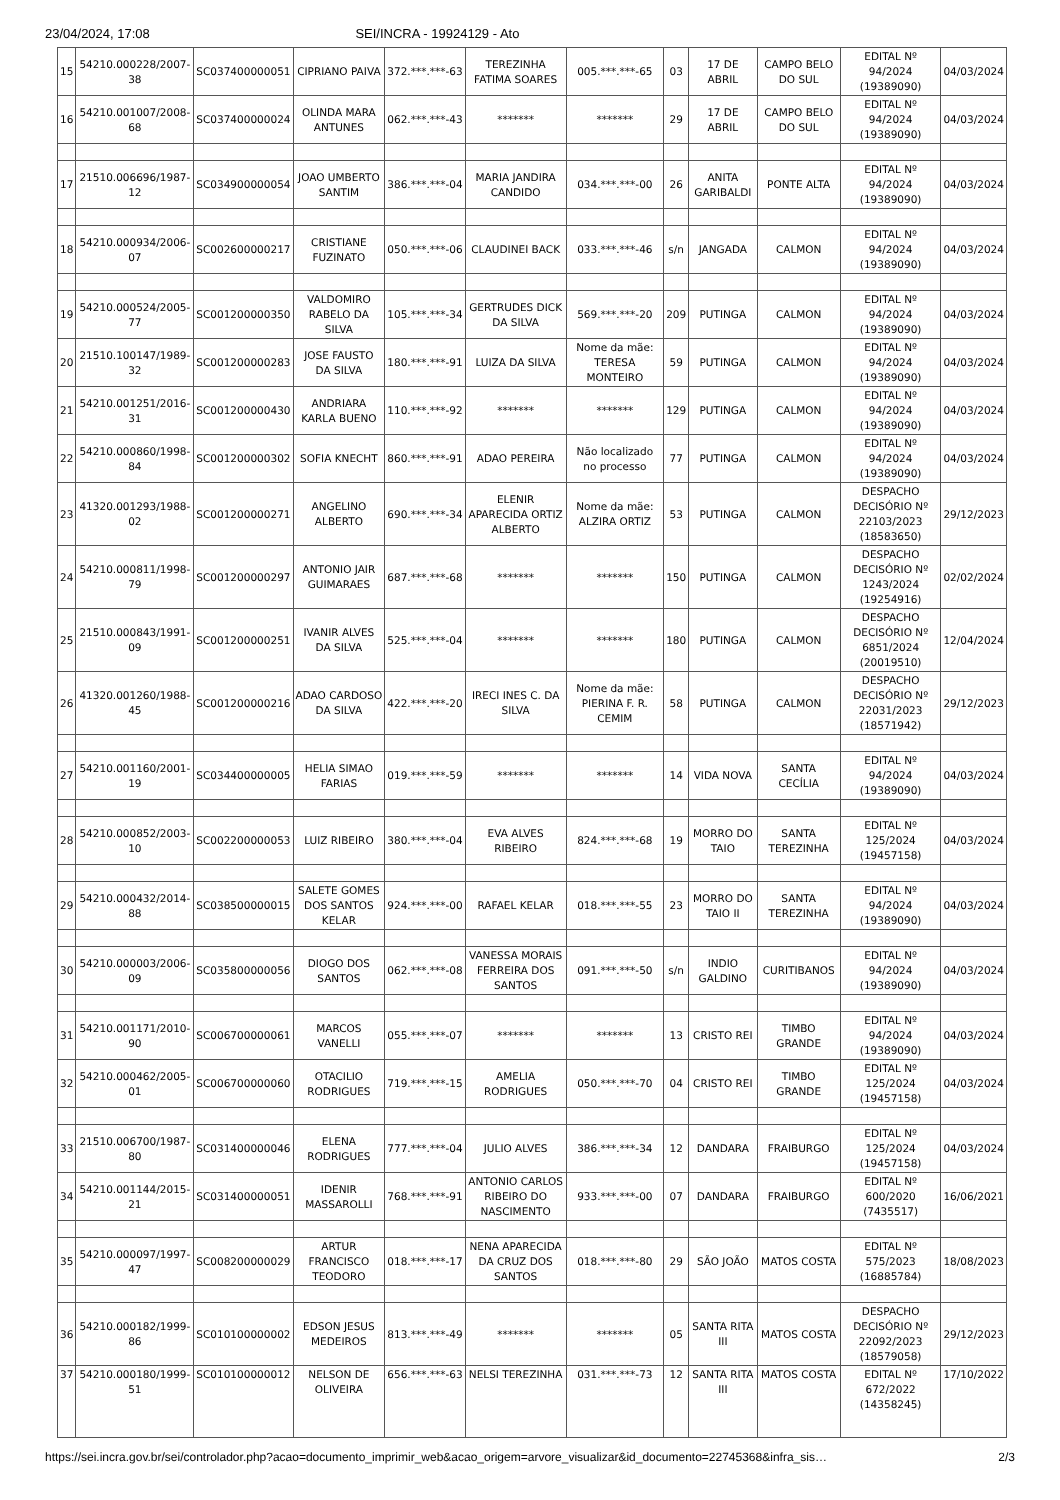23/04/2024, 17:08 SEI/INCRA - 19924129 - Ato
| 15 | 54210.000228/2007-38 | SC037400000051 | CIPRIANO PAIVA | 372.***.***-63 | TEREZINHA FATIMA SOARES | 005.***.***-65 | 03 | 17 DE ABRIL | CAMPO BELO DO SUL | EDITAL Nº 94/2024 (19389090) | 04/03/2024 |
| 16 | 54210.001007/2008-68 | SC037400000024 | OLINDA MARA ANTUNES | 062.***.***-43 | ******* | ******* | 29 | 17 DE ABRIL | CAMPO BELO DO SUL | EDITAL Nº 94/2024 (19389090) | 04/03/2024 |
| 17 | 21510.006696/1987-12 | SC034900000054 | JOAO UMBERTO SANTIM | 386.***.***-04 | MARIA JANDIRA CANDIDO | 034.***.***-00 | 26 | ANITA GARIBALDI | PONTE ALTA | EDITAL Nº 94/2024 (19389090) | 04/03/2024 |
| 18 | 54210.000934/2006-07 | SC002600000217 | CRISTIANE FUZINATO | 050.***.***-06 | CLAUDINEI BACK | 033.***.***-46 | s/n | JANGADA | CALMON | EDITAL Nº 94/2024 (19389090) | 04/03/2024 |
| 19 | 54210.000524/2005-77 | SC001200000350 | VALDOMIRO RABELO DA SILVA | 105.***.***-34 | GERTRUDES DICK DA SILVA | 569.***.***-20 | 209 | PUTINGA | CALMON | EDITAL Nº 94/2024 (19389090) | 04/03/2024 |
| 20 | 21510.100147/1989-32 | SC001200000283 | JOSE FAUSTO DA SILVA | 180.***.***-91 | LUIZA DA SILVA | Nome da mãe: TERESA MONTEIRO | 59 | PUTINGA | CALMON | EDITAL Nº 94/2024 (19389090) | 04/03/2024 |
| 21 | 54210.001251/2016-31 | SC001200000430 | ANDRIARA KARLA BUENO | 110.***.***-92 | ******* | ******* | 129 | PUTINGA | CALMON | EDITAL Nº 94/2024 (19389090) | 04/03/2024 |
| 22 | 54210.000860/1998-84 | SC001200000302 | SOFIA KNECHT | 860.***.***-91 | ADAO PEREIRA | Não localizado no processo | 77 | PUTINGA | CALMON | EDITAL Nº 94/2024 (19389090) | 04/03/2024 |
| 23 | 41320.001293/1988-02 | SC001200000271 | ANGELINO ALBERTO | 690.***.***-34 | ELENIR APARECIDA ORTIZ ALBERTO | Nome da mãe: ALZIRA ORTIZ | 53 | PUTINGA | CALMON | DESPACHO DECISÓRIO Nº 22103/2023 (18583650) | 29/12/2023 |
| 24 | 54210.000811/1998-79 | SC001200000297 | ANTONIO JAIR GUIMARAES | 687.***.***-68 | ******* | ******* | 150 | PUTINGA | CALMON | DESPACHO DECISÓRIO Nº 1243/2024 (19254916) | 02/02/2024 |
| 25 | 21510.000843/1991-09 | SC001200000251 | IVANIR ALVES DA SILVA | 525.***.***-04 | ******* | ******* | 180 | PUTINGA | CALMON | DESPACHO DECISÓRIO Nº 6851/2024 (20019510) | 12/04/2024 |
| 26 | 41320.001260/1988-45 | SC001200000216 | ADAO CARDOSO DA SILVA | 422.***.***-20 | IRECI INES C. DA SILVA | Nome da mãe: PIERINA F. R. CEMIM | 58 | PUTINGA | CALMON | DESPACHO DECISÓRIO Nº 22031/2023 (18571942) | 29/12/2023 |
| 27 | 54210.001160/2001-19 | SC034400000005 | HELIA SIMAO FARIAS | 019.***.***-59 | ******* | ******* | 14 | VIDA NOVA | SANTA CECÍLIA | EDITAL Nº 94/2024 (19389090) | 04/03/2024 |
| 28 | 54210.000852/2003-10 | SC002200000053 | LUIZ RIBEIRO | 380.***.***-04 | EVA ALVES RIBEIRO | 824.***.***-68 | 19 | MORRO DO TAIO | SANTA TEREZINHA | EDITAL Nº 125/2024 (19457158) | 04/03/2024 |
| 29 | 54210.000432/2014-88 | SC038500000015 | SALETE GOMES DOS SANTOS KELAR | 924.***.***-00 | RAFAEL KELAR | 018.***.***-55 | 23 | MORRO DO TAIO II | SANTA TEREZINHA | EDITAL Nº 94/2024 (19389090) | 04/03/2024 |
| 30 | 54210.000003/2006-09 | SC035800000056 | DIOGO DOS SANTOS | 062.***.***-08 | VANESSA MORAIS FERREIRA DOS SANTOS | 091.***.***-50 | s/n | INDIO GALDINO | CURITIBANOS | EDITAL Nº 94/2024 (19389090) | 04/03/2024 |
| 31 | 54210.001171/2010-90 | SC006700000061 | MARCOS VANELLI | 055.***.***-07 | ******* | ******* | 13 | CRISTO REI | TIMBO GRANDE | EDITAL Nº 94/2024 (19389090) | 04/03/2024 |
| 32 | 54210.000462/2005-01 | SC006700000060 | OTACILIO RODRIGUES | 719.***.***-15 | AMELIA RODRIGUES | 050.***.***-70 | 04 | CRISTO REI | TIMBO GRANDE | EDITAL Nº 125/2024 (19457158) | 04/03/2024 |
| 33 | 21510.006700/1987-80 | SC031400000046 | ELENA RODRIGUES | 777.***.***-04 | JULIO ALVES | 386.***.***-34 | 12 | DANDARA | FRAIBURGO | EDITAL Nº 125/2024 (19457158) | 04/03/2024 |
| 34 | 54210.001144/2015-21 | SC031400000051 | IDENIR MASSAROLLI | 768.***.***-91 | ANTONIO CARLOS RIBEIRO DO NASCIMENTO | 933.***.***-00 | 07 | DANDARA | FRAIBURGO | EDITAL Nº 600/2020 (7435517) | 16/06/2021 |
| 35 | 54210.000097/1997-47 | SC008200000029 | ARTUR FRANCISCO TEODORO | 018.***.***-17 | NENA APARECIDA DA CRUZ DOS SANTOS | 018.***.***-80 | 29 | SÃO JOÃO | MATOS COSTA | EDITAL Nº 575/2023 (16885784) | 18/08/2023 |
| 36 | 54210.000182/1999-86 | SC010100000002 | EDSON JESUS MEDEIROS | 813.***.***-49 | ******* | ******* | 05 | SANTA RITA III | MATOS COSTA | DESPACHO DECISÓRIO Nº 22092/2023 (18579058) | 29/12/2023 |
| 37 | 54210.000180/1999-51 | SC010100000012 | NELSON DE OLIVEIRA | 656.***.***-63 | NELSI TEREZINHA | 031.***.***-73 | 12 | SANTA RITA III | MATOS COSTA | EDITAL Nº 672/2022 (14358245) | 17/10/2022 |
https://sei.incra.gov.br/sei/controlador.php?acao=documento_imprimir_web&acao_origem=arvore_visualizar&id_documento=22745368&infra_sis… 2/3